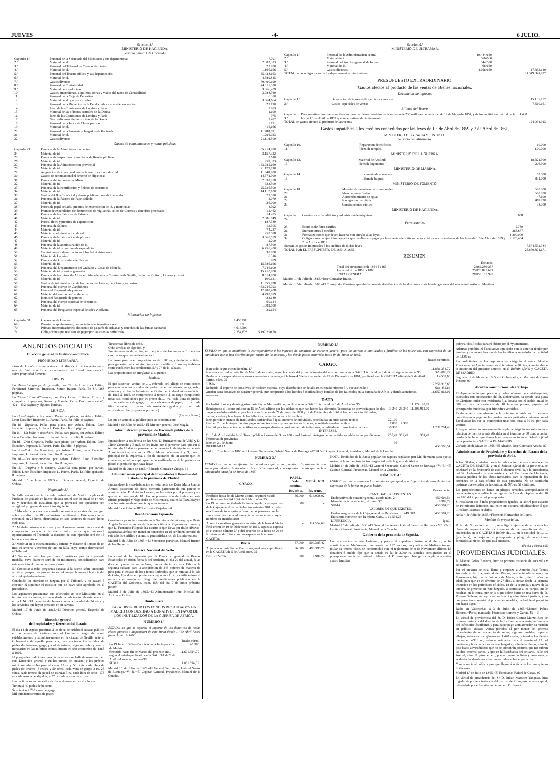JUEVES -4- 6 JULIO.
Seccion 8.ª
MINISTERIO DE HACIENDA.
Servicio general de Hacienda.
| Capítulo 1.º | Personal de la Secretaría del Ministerio y sus dependencias | 7.791 |
| 2.º | Material de id. | 2.303,333 |
| 3.º | Personal del Tribunal de Cuentas del Reino | 23.700 |
| 4.º | Material de id. | 1.166,666 |
| 5.º | Personal del Tesoro público y sus dependencias | 35.428,663 |
| 6.º | Material de id. | 4.589,845 |
| 7.º | Gastos diversos | 79.490,199 |
| 8.º | Personal de Contabilidad | 44.811,520 |
| 9.º | Material de sus oficinas | 3.866,209 |
| 10. | Gastos, impresiones, alquileres, obras y visitas del ramo de Contabilidad | 3.788,949 |
| 11. | Personal de la Caja de Depósitos | 6.350 |
| 12. | Material de id. y sus sucursales | 3.064,664 |
| 13. | Personal de la Direccion de la Deuda pública y sus dependencias | 23.190 |
| 14. | Idem de las Comisiones de Lóndres y París | 2.983 |
| 15. | Material de las oficinas centrales de la Deuda | 1.600 |
| 16. | Idem de las Comisiones de Lóndres y París | 975 |
| 17. | Gastos diversos de las oficinas de la Deuda | 3.482 |
| 18. | Personal de la Junta de Clases pasivas | 5.191 |
| 19. | Material de id. | 416,666 |
| 20. | Personal de la Asesoría y Juzgados de Hacienda | 11.288,891 |
| 21. | Material de id. | 1.294,033 |
| 22. | Gastos diversos | 21.118,500 |
Gastos de contribuciones y rentas públicas.
| Capítulo 23. | Personal de la Administracion central | 35.914,700 |
| 24. | Material de id. | 3.157,332 |
| 25. | Personal de Inspectores y auxiliares de Rentas públicas | 2.610 |
| 26. | Material de id. | 959,333 |
| 27. | Personal de la Administracion provincial | 163.785,669 |
| 28. | Material de id. | 21.179,710 |
| 29. | Asignacion de investigadores de la contribucion industrial | 11.548,900 |
| 30. | Gastos de recaudacion del derecho de Hipotecas | 14.571,900 |
| 31. | Personal del impuesto de Minas | 2.333,058 |
| 32. | Material de id. | 323,500 |
| 33. | Personal de la contribucion y fielatos de consumos | 25.236,500 |
| 34. | Material de id. | 14.117,100 |
| 35. | Gastos del Boletin oficial y demás publicaciones de Hacienda | 73,520 |
| 36. | Personal de la Fábrica de Papel sellado | 2.070 |
| 37. | Material de id. | 26.000 |
| 38. | Portes de papel sellado, premios de expendicion de id. y matrículas | 4.992 |
| 39. | Premio de expendicion de documentos de vigilancia, sellos de Correos y derechos procesales | 12.462 |
| 40. | Personal de las Fábricas de Tabacos | 14.285 |
| 41. | Material de id. | 2.086.849 |
| 42. | Portes, fletes y premios de expendicion | 187.380 |
| 43. | Personal de Salinas | 12.305 |
| 44. | Material de id. | 74.227 |
| 45. | Material y administracion de sal | 253.588 |
| 46. | Personal de la fabricacion de pólvora | 3.665,859 |
| 47. | Material de id. | 2.200 |
| 48. | Personal de la administracion de id. | 87,500 |
| 49. | Material de id. y premios de expendicion | 6.455,200 |
| 50. | Comisiones é indemnizaciones á los Administradores | 37.700 |
| 51. | Material de Loterías | 6.316 |
| 52. | Personal del Giro mútuo del Tesoro | 909 |
| 53. | Material de id. | 15.386,666 |
| 54. | Personal del Departamento del Grabado y Casas de Moneda | 7.946,600 |
| 55. | Material de id. y gastos generales | 15.410,700 |
| 56. | Personal de las minas de Almaden, Almadenejos y Comisaría de Sevilla, de las de Riotinto, Linares y Falset | 8.514,700 |
| 57. | Material de id. | 100.131 |
| 58. | Gastos de Administracion de los bienes del Estado, del clero y secuestro | 11.355,998 |
| 59. | Personal del cuerpo de Carabineros | 433.246,793 |
| 60. | Idem del Resguardo de puertos | 17.780,408 |
| 61. | Material del cuerpo de Carabineros | 4.493,879 |
| 62. | Idem del Resguardo de puertos | 424,189 |
| 63. | Personal del cuerpo especial de consumos | 60.124 |
| 64. | Material de id. | 1.889,800 |
| 65. | Personal del Resguardo especial de sales y pólvora | 39.654 |
Minoracion de ingresos.
| Capítulo 68. | Ganancias de Loterías | 1.455.000 | |
| 69. | Premio de aprehensores, denunciadores é investigadores | 3.713 | |
| 70. | Primas, indemnizaciones, descuento de pagarés de Aduanas y derechos de las Juntas sanitarias | 4.614,300 | |
| 71. | Obligaciones que resultan sin pagar por las cuentas definitivas | 2.254,628 | 5.197.290,58 |
Seccion 9.ª
MINISTERIO DE ULTRAMAR.
| Capítulo 1.º | Personal de la Administracion central | 10.444,660 | |
| 2.º | Material de id. | 1.666,660 | |
| 3.º | Personal del Archivo general de Indias | 544,500 | |
| 4.º | Material de id. | 66,660 | |
| 5.º | Gastos diversos | 4.666,660 | 17.353,140 |
| TOTAL de las obligaciones de los departamentos ministeriales | | | 14.349.841,937 |
PRESUPUESTO EXTRAORDINARIO.
Gastos afectos al producto de las ventas de Bienes nacionales.
Devolucion de ingresos.
| Capítulo 1.º | Devolucion de ingresos de ejercicios cerrados | 115.181,752 |
| 2.º | Gastos especiales de ventas | 7.510,161 |
Billetes del Tesoro.
| Capítulo 3.º | Para amortizar los que se reciban en pago de bienes vendidos de la emision de 230 millones del anticipo de 19 de Mayo de 1854, y de los emitidos en virtud de la ley de 1.º de Abril de 1859 que se amorticen definitivamente | 1.400 | |
| TOTAL de gastos afectos al producto de las ventas | | | 124.091,913 |
Gastos imputables á los créditos concedidos por las leyes de 1.º de Abril de 1859 y 7 de Abril de 1861.
MINISTERIO DE GRACIA Y JUSTICIA.
Servicio del Ministerio.
| Capítulo 10. | Reparacion de edificios | 10.000 |
| 11. | Idem de templos | 100.000 |
MINISTERIO DE LA GUERRA.
| Capítulo 12. | Material de Artillería | 18.321,900 |
| 13. | Idem de Ingenieros | 206.900 |
MINISTERIO DE MARINA.
| Capítulo 14. | Fomento de arsenales | 82.500 |
| 15. | Idem de buques | 831.000 |
MINISTERIO DE FOMENTO.
| Capítulo 18. | Material de carreteras de primer órden | 600.000 |
| 20. | Idem de tercer órden | 600.000 |
| 21. | Aprovechamiento de aguas | 47.600 |
| 22. | Navegacion marítima | 469.720 |
| 23. | Construcciones civiles | 38.000 |
MINISTERIO DE HACIENDA.
| Capítulo 24. | Construccion de edificios y adquisicion de máquinas | 638 | |
| Ferro-carriles. | | | |
| 25. | Estudios de ferro-carriles | 2.750 | |
| 26. | Subvenciones á metálico | 365.877 | |
| 31. | Formalizaciones que deben hacerse con arreglo á las leyes | 4.200.000 | |
| 32. | Obligaciones de ejercicios cerrados que resultan sin pagar por las cuentas definitivas de los créditos no procedentes de las leyes de 1.º de Abril de 1859 y 7 de Abril de 1861 | 1.125,484 | |
| Suman los gastos imputables á los créditos de dichas leyes | | | 7.574.532,384 |
| TOTAL POR EL PRESUPUESTO DE 1864 Á 1865 | | | 25.870.871,671 |
RESUMEN.
| | Escudos. |
| Total del presupuesto de 1864 á 1865 | 2.982.280,257 |
| Idem del id. de 1865 á 1866 | 25.870.871,671 |
| TOTAL GENERAL | 28.853.151,928 |
Madrid 1.º de Julio de 1865.=José Gonzalez Brabo.
Madrid 1.º de Julio de 1865.=El Consejo de Ministros aprueba la presente distribucion de fondos para cubrir las obligaciones del mes actual.=Alonso Martinez.
ANUNCIOS OFICIALES.
Direccion general de Instruccion pública.
PROPIEDAD LITERARIA.
Lista de las obras presentadas en el Ministerio de Fomento en el mes de Junio anterior en cumplimiento del tratado con Francia sobre propiedad literaria.
LIBROS.
En 16.—Une grappe de groseille, por Ch. Paul de Kock Editor, Ferdinand Sartorius. Impresor, Simon Raçon. París. En 8.º, 288 páginas.
En 23.—Histoire d'Espagne, por Mary Lafon. Editores, Firmin y compañía. Impresores, Renou y Maulde. París. Dos tomos en 4.º, 421—432 páginas y algunas láminas.
MÚSICA.
En 23.—Crispino e la comare. Polka para piano, por Arban. Editor, Leon Escudier. Impresor, L. Parent. París. En folio, 8 páginas.
En id.—Rigoletto. Polka para piano, por Arban. Editor, Leon Escudier. Impresor, L. Parent. París. En folio, 8 páginas.
En id.—Un ballo in maschera. Polka para piano, por Arban. Editor, Leon Escudier, Impresor, L. Parent. París. En folio, 8 páginas.
En id.—Don Gregorio. Polka para piano, por Arban. Editor, Leon Escudier. Impresor, L. Parent. París. En folio, 8 páginas.
En id.—Polka des financiers, por Arban. Editor, Leon Escudier. Impresor, L. Parent. París. En folio, 8 páginas.
En id.—Les marionnettes, por Arban. Editor, Leon Escudier. Impresor, L. Parent. París. En folio, 8 páginas.
En id.—Crispino e la comare. Cuadrilla para piano, por Arban. Editor, Leon Escudier. Impresor, L. Parent. París. En folio apaisado, 8 páginas.
Madrid 1.º de Julio de 1865.=El Director general, Eugenio de Ochoa.
Negociado 3.º
Se halla vacante en la Escuela profesional de Madrid la plaza de Profesor de grabado en hueco, dotada con el sueldo anual de 14.000 rs. y derechos de escalafon, que se proveerá por oposicion con arreglo al programa de ejercicios siguiente:
1.º Modelar con cera y en medio relieve una estatua del antiguo sobre un disco de 18 centímetros de diámetro. Este ejercicio se ejecutará en 24 horas, distribuidas en seis sesiones de cuatro horas cada una.
2.º Modelar asimismo en cera y en el mismo tamaño un asunto de composicion sacado á la suerte entre varios que preparará oportunamente el Tribunal: la duracion de este ejercicio será de 15 horas consecutivas.
3.º Modelar en la misma materia y tamaño, y durante el tiempo de un mes, el anverso y reverso de una medalla, cuyo asunto determinará el Tribunal.
4.º Grabar en alto los punzones ó matrices para la expresada medalla, cuyo diámetro será de 48 milímetros, concediéndose para este ejercicio el tiempo de cinco meses.
5.º Contestar á ocho preguntas sacadas á la suerte sobre anatomía artística, perspectiva, proporciones del cuerpo humano é historia del arte del grabado en hueco.
Concluido un ejercicio se juzgará por el Tribunal, y no pasará á ejecutar el siguiente el opositor que no haya sido aprobado en el precedente.
Los aspirantes presentarán sus solicitudes en este Ministerio en el término de dos meses, á contar desde la publicacion de este anuncio en la GACETA, acreditando buena conducta, la edad de 24 años y los servicios que hayan prestado en su carrera.
Madrid 17 de Junio de 1865.=El Director general, Eugenio de Ochoa.
Direccion general
de Propiedades y Derechos del Estado.
El dia 14 de Agosto próximo, á los doce, se celebrará subasta pública en las minas de Riotinto ante el Comisario Régio de aquel establecimiento y simultáneamente en la ciudad de Sevilla ante el Gobernador de aquella provincia, para contratar los surtidos de pieles de becerros, gerga, papel de estraza, algodon, sebo y azufre necesarios en las referidas minas durante el año económico de 1865 á 1866.
El pliego de condiciones para dicha subasta se halla de manifiesto en esta Direccion general y en los puntos de subasta, y los précios máximos admisibles para ella son: 12 rs. y 50 cénts. cada libra de pieles de becerro; 5 reales y 50 cénts. cada vara de gerga; 3 rs. 25 cénts. cada remesa de papel de estraza; 3 rs. cada libra de sebo; 175 rs. cada arroba de algodon, y 27 rs. cada arroba de azufre.
Las cantidades en que está calculado el consumo en el año son:
Treinta á 40 pieles de becerro.
Seiscientas á 700 varas de gerga.
Mil quinientas resmas de papel.
Trescientas libras de sebo.
Ocho arrobas de algodon, y
Treinta arrobas de azufre, sin perjuicio de las mayores ó menores cantidades que demande el servicio.
La fianza para hacer proposicion es de 1.500 rs, y de doble cantidad para garantía del contrato, ámbas en metálico, ó sus equivalentes como establecen las condiciones 5.ª y 7.ª de la subasta.
Las proposiciones se arreglarán al siguiente
Modelo.
El que suscribe, vecino de......, enterado del pliego de condiciones para contratar los surtidos de pieles, papel de estraza, gerga, sebo, algodon y azufre de las minas de Riotinto en todo el año económico de 1865 á 1866, se compromete á tomarlo á su cargo cumpliendo todas sus condiciones por el precio de...... rs. cada libra de pieles, ...... rs. cada vara de gerga, ...... rs. cada resma de papel, ...... rs. cada libra de sebo, ...... reales cada arroba de algodon y ...... rs. cada arroba de azufre (expresado por letra.)
(Fecha y firma.)
Lo que se anuncia al público para su conocimiento.
Madrid 4 de Julio de 1865.=El Director general, José Magáz.
Administracion principal de Hacienda pública de la provincia de Madrid.
Ignorándose la residencia de los Sres. D. Buenaventura de Vidal y D. Jáime Conrado y Barad, se les invita por el presente para que en el término de 15 dias se personen en el negociado de hipotecas de esta Administracion, sita en la Plaza Mayor, números 7 y 9, cuarto principal de la izquierda, á fin de enterarles de un asunto que les concierne; en el concepto que de no verificarlo en dicho período les parará el perjuicio que haya lugar.
Madrid 30 de Junio de 1865.=Eduardo Gonzalez Crespo. 31
Administracion principal de Propiedades y Derechos del Estado de la provincia de Madrid.
Ignorándose la casa-habitacion en esta corte de Doña María García Arenas, poseedora de cierta memoria patronato de que parece es administrador D. Antonio Lozano, se les avisa por el presente para que en el término de 10 dias se presente uno de ámbos en esta oficina principal y Negociado de Mostrencos, sita en la Plaza Mayor, y se les enterará de un asunto que les interesa.
Madrid 3 de Julio de 1865.=Tomás Mojados. 64
Real Academia Española.
Constando ya auténticamente en la Secretaría de mi cargo que Doña Angela Grassi es autora de la novela titulada Riquezas del alma, y que D. Fernando Fulgosio ha escrito la que lleva por título Alfonso, agraciadas ámbas con mencion honorífica en el certámen literario de este año, lo certifico y anuncio para satisfaccion de los interesados.
Madrid 5 de Julio de 1865.=El Secretario perpétuo, Manuel Breton de los Herreros.
Fábrica Nacional del Sello.
En virtud de lo dispuesto por la Direccion general de Rentas Estancadas en órden fecha 3 del corriente, el dia 20 del actual, á las doce en punto de su mañana, tendrá efecto en esta Fábrica la segunda subasta para la adquisicion de 245 cajones de madera de pino para el envase de los efectos timbrados que se remitan á la isla de Cuba, fijándose el tipo de cada cajon en 21 rs., y verificándose el remate con arreglo al pliego de condiciones publicado en la GACETA del Gobierno, núm. 158, del dia 7 de Junio próximo pasado.
Madrid 5 de Julio de 1865.=El Administrador Jefe, Nicolás del Alcázar y Ochoa.
Junta mixta
PARA DISTRIBUIR LOS FONDOS RECAUDADOS EN MADRID CON DESTINO Á DONATIVOS EN FAVOR DE LOS INUTILIZADOS DE LA GUERRA DE ÁFRICA.
NÚMERO 1.º
ESTADO en que se expresa el importe de los donativos de todas clases puestos á disposicion de esta Junta desde 1.º de Abril hasta fin de Junio de 1865.
| | Reales cénts. |
| En 19 Junio 1863.—Recibido de la Junta popular de Madrid | 140.000 |
| Remitido hasta fin de Marzo del presente año, segun el estado publicado en la GACETA de 5 de Abril del mismo, número 95 | 11.691.354,79 |
| SUMA | 11.831.354,79 |
Madrid 1.º de Julio de 1865.=El General Secretario, Gabriel Saenz de Buruaga.=V.º B.º=El Capitan General, Presidente, Manuel de la Concha.
NÚMERO 2.º
ESTADO en que se manifiesta lo correspondiente á los ingresos de donativos de carácter general para los heridos é inutilizados y familias de los fallecidos, con expresion de las cantidades que se han distribuido por cuenta de los mismos, y los demás gastos ocurridos hasta fin de Junio de 1865.
| | Reales céntimos. |
| CARGO. | |
| Ingresado segun el estado núm. 1.º | 11.831.354,79 |
| Intereses realizados hasta fin de Marzo de este año, segun la cuenta del primer trimestre del mismo inserta en la GACETA oficial de 5 de Abril siguiente, núm. 95 | 323.008,27 |
| De donativos especiales se abonan á generales con arreglo á la base 4.ª de la Real órden de 19 de Diciembre de 1861, publicados en la GACETA oficial de 5 de Abril último, núm. 95 | 114.552,60 |
| SUMA | 12.269.315,66 |
| Deducido el importe de donativos de carácter especial, cuya distribucion se detalla en el estado número 3.º, que asciende á | 611.452,64 |
| Quedan para donativos de carácter general, que comprende á los heridos é inutilizados y familias de los fallecidos en la campaña de Africa y demás atenciones generales | 11.657.863,02 |
| DATA. | |
| Por lo distribuido y demás gastos hasta fin de Marzo último, publicado en la GACETA oficial de 5 de Abril núm. 95 | | | 11.174.192,99 | |
| Reintegrado al Tesoro público en 15 de Abril último por los adelantos que han hecho las diferentes Tesorerías de provincia para las dos pagas mandadas satisfacer por las Reales órdenes de 21 de Junio de 1860 y 19 de Diciembre de 1861 á los heridos é inutilizados, padres, viudas y huérfanos de los fallecidos, acreditadas en ocho recibos | 3.240 | 25.340 | 11.206.912,99 | |
| Idem por siete cuentas de inutilizados, satisfechas á igual número de individuos, acreditadas en otros tantos recibos | 22.100 | | | |
| Idem en 21 de Junio por las dos pagas referentes á las expresadas Reales órdenes, acreditadas en dos recibos | 1.080 | 7.380 | | |
| Idem id. por tres cuotas de inutilizados correspondientes á igual número de individuos, acreditadas en otros tantos recibos | 6.300 | | | 11.207.264,48 |
| INTERESES. | | | | |
| En 15 de Abril satisfecho al Tesoro público á razon del 3 por 100 anual hasta el reintegro de las cantidades adelantadas por diversas Tesorerías de provincias | 255,49 | 351,49 | 351,49 | |
| Idem en 21 de Junio | 96 | | | |
| DIFERENCIA | | | | 450.598,54 |
Madrid 1.º de Julio de 1865.=El General Secretario, Gabriel Saenz de Buruaga.=V.º B.º=El Capitan General, Presidente, Manuel de la Concha.
NÚMERO 3.º
ESTADO en que se manifiestan las cantidades que se han puesto á disposicion de esta Junta procedentes de donativos de carácter especial, con expresion de los que se han adjudicado hasta fin de Junio de 1865.
| CARGO. | PAPEL. Valor nominal. | METÁLICO. |
| --- | --- | --- |
| | Rs. cénts. | Rs. cénts. |
| Recibido hasta fin de Marzo último, segun el estado publicado en la GACETA de 5 Abril, núm. 95 | 36.000 | 614.938,02 |
| En 19 de Junio recibido de la Junta popular, cinco pólizas de la Caja general de capitales, importantes 200 rs. cada una libres de todo gasto, á favor de las personas que la Junta crea más merecedoras á dicha recompensa y cuyos nombres se manifestarán | 1.000 | » |
| Abono á donativos generales en virtud de la base 4.ª de la Real órden de 19 de Diciembre de 1861, segun se expresa en el estado número 2.º y del acuerdo de la Junta de 20 de Noviembre de 1864, como se expresa en la misma GACETA | » | 114.552,60 |
| DATA. | 37.000 | 500.385,42 |
| Adjudicado hasta fin de Marzo, segun el estado publicado en la GACETA de 5 de Abril, núm. 95 | 36.000 | 490.395,70 |
| DIFERENCIA | 1.000 | 9.989,72 |
NOTA. Recibidos de la Junta popular dos tapices regalados por Mr. Hermann para que se sorteen á favor de otros tantos desgraciados de la guerra de Africa.
Madrid 1.º de Julio de 1865.=El General Secretario, Gabriel Saenz de Buruaga.=V.º B.º=El Capitan General, Presidente, Manuel de la Concha.
NÚMERO 4.º
ESTADO en que se resumen las cantidades que quedan á disposicion de esta Junta, con expresion de la forma en que se hallan.
| | Reales cénts. |
| CANTIDADES EXISTENTES. | |
| En donativos de carácter general, estado núm. 2.º | 450.604,54 |
| Idem de carácter especial, id. núm. 3.º | 9.989,72 |
| SUMA | 460.594,26 |
| VALORES EN QUE EXISTEN. | |
| En dos resguardos de la Caja general de Depósitos...... 449.000 En cuenta corriente con la misma Caja...... 11.594,26 | 460.594,26 |
| DIFERENCIA | Igual. |
Madrid 1.º de Julio de 1865.=El General Secretario, Gabriel Saenz de Buruaga.=V.º B.º=El Capitan General, Presidente, Manuel de la Concha.
Gobierno de la provincia de Segovia.
Con aprobacion de este Gobierno, y prévio el expediente instruido al efecto, se ha constituido en Muñoveros, que consta de 152 vecinos, un partido de Médico-cirujano titular de tercera clase, de conformidad con el reglamento de 9 de Noviembre último. La dotacion ó sueldo fijo que se señala es la de 2.000 rs. anuales consignados en el presupuesto municipal, estando obligado el Profesor que obtenga dicha plaza á visitar cuatro familias
pobres, clasificadas para el objeto por el Ayuntamiento.
Además percibirá el Facultativo agraciado con la anterior titular por igualas y como retribucion de las familias acomodadas la cantidad de 8.600 rs.
Las solicitudes de los aspirantes se dirigirán al señor Alcalde Presidente del Ayuntamiento en el término de 30 dias, á contar desde la insercion del presente anuncio en el Boletin oficial y GACETA DE MADRID.
Segovia 31 de Mayo de 1865.=El Gobernador, el Marqués de Casa-Pizarro. 90
Alcaldía constitucional de Carbajo.
El Ayuntamiento que presido y doble número de contribuyentes, asociados con autorizacion del Sr. Gobernador, ha creado una plaza de Cirujano titular con residencia fija, dotada con el sueldo anual de 800 rs. para la asistencia de 10 familias pobres, pagada del presupuesto municipal por trimestres vencidos.
Es de advertir que además de la dotacion referida los 61 vecinos contribuyentes pagarán las igualas que en particular contraten con el Facultativo las que se conceptúan unas con otras á 30 rs. por cada vecino.
Los que quieran interesarse en dicha plaza dirigirán sus solicitudes y relacion de méritos á esta Alcaldía en el término de 30 dias, á contar desde la fecha en que tenga lugar este anuncio en el Boletin oficial de la provincia y GACETA DE MADRID.
Carbajo 28 de Mayo de 1865.=El Alcalde, José Corchado Acuña. 87
Administracion de Propiedades y Derechos del Estado de la provincia de Avila.
A los 30 dias, contados desde la publicacion de este anuncio en la GACETA DE MADRID y en el Boletin oficial de la provincia, se celebrará en la Secretaría de este Gobierno civil, bajo la presidencia del Sr. Gobernador y con asistencia del Escribano de Hacienda, subasta pública de las obras necesarias para la reparacion de los comunes de la casa-oficina de esta provincia. No se admitirán posturas que excedan de la cantidad de 973 rs. 51 céntimos.
Las proposiciones se harán en pliegos cerrados, acompañando el documento que acredite la entrega en la Caja de Depósitos del 10 por 100 del importe del presupuesto.
Si resultaren dos ó más proposiciones iguales, se abrirá por espacio de 10 minutos licitacion oral entre sus autores, adjudicándose al que ofreciere mayores ventajas.
Avila 4 de Julio de 1865.=Florencio Hernandez de Lorca.
Modelo de proposicion.
D. N. de N., vecino de........, se obliga á ejecutar de su cuenta las obras de reparacion de los comunes de la casa-oficina de......, anunciadas en la GACETA ó Boletin de......, en la cantidad de.......... (por letra), con sujecion al presupuesto y pliego de condiciones formados al efecto, de que está enterado.
(Fecha y firma.) 95
PROVIDENCIAS JUDICIALES.
D. Manuel Pobes Becerra, Juez de primera instancia de esta villa y su partido.
Por el presente se cita, llama y emplaza á Antonio José Tomás Andrade y Parrilla, natural del Pinoso, residente últimamente en Torrenueva, hijo de Jerónimo y de María, soltero, de 18 años de edad, para que en el término de 27 dias, á contar desde la primera insercion en los periódicos oficiales, 18 de la segunda y nueve de la tercera, se presente en este Juzgado, á contestar á los cargos que le resultan en la causa que se le sigue sobre hurto de una burra de D. Roman Gallego, en cuyo caso se le oirá y administrará justicia; y no compareciendo seguirá el proceso en rebeldía, parándole el perjuicio que haya lugar.
Dado en Valdepeñas á 3 de Julio de 1865.=Manuel Pobes Becerra.=Por su mandado, Francisco Romero y García. 82—3
En virtud de providencia del Sr. D. Isidro Gomez Marzo Juez de primera instancia del distrito de la Inclusa de esta corte, refrendada del infrascrito Escribano, y para hacer pago á un acreedor, se venden en pública subasta varias partidas al por menor de géneros procedentes de un comercio de sedas, algunos muebles, ropas y alhajas, retasados los géneros en 1.440 reales, y tasados los demás bienes en 4.918 rs., estando señalados para el remate el 13 del corriente y hora de la una en este Juzgado, calle de la Union, núm. 6, piso bajo; advirtiéndose que no se admitirán posturas que no cubran las dos terceras partes, y que en la Escribanía del actuario, calle del Arenal, núm. 11, piso tercero, pueden verse las listas y tasaciones, y se darán las demás noticias que se pidan sobre el particular.
Y se anuncia al público para que llegue á noticia de los que quieran licitadores.
Madrid 1.º de Julio de 1865.=El Escribano, Rafael de Casas. 92
En virtud de providencia del Sr. D. Julian Martinez Yanguas, Juez togado de primera instancia del distrito del Congreso de esta capital, refrendada por el Escribano de número D. Ignacio